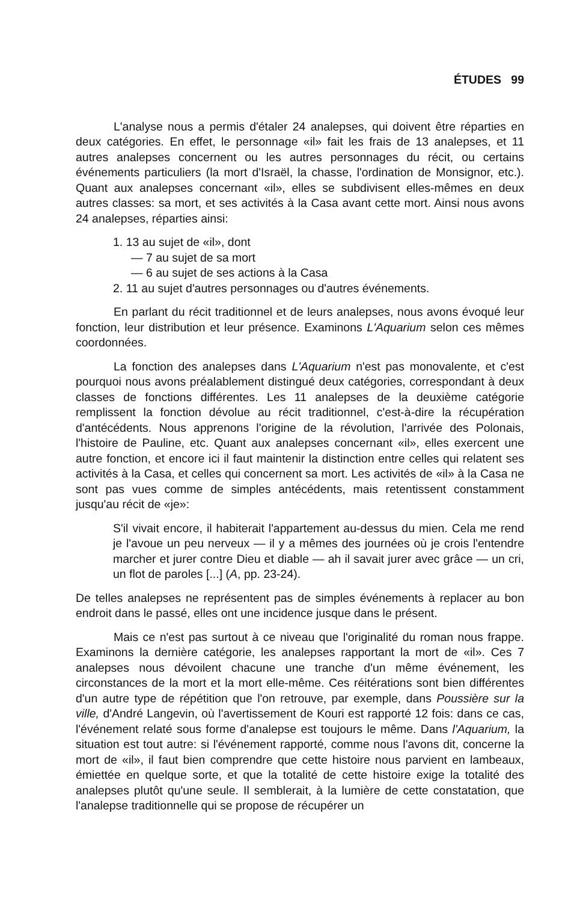ÉTUDES 99
L'analyse nous a permis d'étaler 24 analepses, qui doivent être réparties en deux catégories. En effet, le personnage «il» fait les frais de 13 analepses, et 11 autres analepses concernent ou les autres personnages du récit, ou certains événements particuliers (la mort d'Israël, la chasse, l'ordination de Monsignor, etc.). Quant aux analepses concernant «il», elles se subdivisent elles-mêmes en deux autres classes: sa mort, et ses activités à la Casa avant cette mort. Ainsi nous avons 24 analepses, réparties ainsi:
1. 13 au sujet de «il», dont
— 7 au sujet de sa mort
— 6 au sujet de ses actions à la Casa
2. 11 au sujet d'autres personnages ou d'autres événements.
En parlant du récit traditionnel et de leurs analepses, nous avons évoqué leur fonction, leur distribution et leur présence. Examinons L'Aquarium selon ces mêmes coordonnées.
La fonction des analepses dans L'Aquarium n'est pas monovalente, et c'est pourquoi nous avons préalablement distingué deux catégories, correspondant à deux classes de fonctions différentes. Les 11 analepses de la deuxième catégorie remplissent la fonction dévolue au récit traditionnel, c'est-à-dire la récupération d'antécédents. Nous apprenons l'origine de la révolution, l'arrivée des Polonais, l'histoire de Pauline, etc. Quant aux analepses concernant «il», elles exercent une autre fonction, et encore ici il faut maintenir la distinction entre celles qui relatent ses activités à la Casa, et celles qui concernent sa mort. Les activités de «il» à la Casa ne sont pas vues comme de simples antécédents, mais retentissent constamment jusqu'au récit de «je»:
S'il vivait encore, il habiterait l'appartement au-dessus du mien. Cela me rend je l'avoue un peu nerveux — il y a mêmes des journées où je crois l'entendre marcher et jurer contre Dieu et diable — ah il savait jurer avec grâce — un cri, un flot de paroles [...] (A, pp. 23-24).
De telles analepses ne représentent pas de simples événements à replacer au bon endroit dans le passé, elles ont une incidence jusque dans le présent.
Mais ce n'est pas surtout à ce niveau que l'originalité du roman nous frappe. Examinons la dernière catégorie, les analepses rapportant la mort de «il». Ces 7 analepses nous dévoilent chacune une tranche d'un même événement, les circonstances de la mort et la mort elle-même. Ces réitérations sont bien différentes d'un autre type de répétition que l'on retrouve, par exemple, dans Poussière sur la ville, d'André Langevin, où l'avertissement de Kouri est rapporté 12 fois: dans ce cas, l'événement relaté sous forme d'analepse est toujours le même. Dans l'Aquarium, la situation est tout autre: si l'événement rapporté, comme nous l'avons dit, concerne la mort de «il», il faut bien comprendre que cette histoire nous parvient en lambeaux, émiettée en quelque sorte, et que la totalité de cette histoire exige la totalité des analepses plutôt qu'une seule. Il semblerait, à la lumière de cette constatation, que l'analepse traditionnelle qui se propose de récupérer un